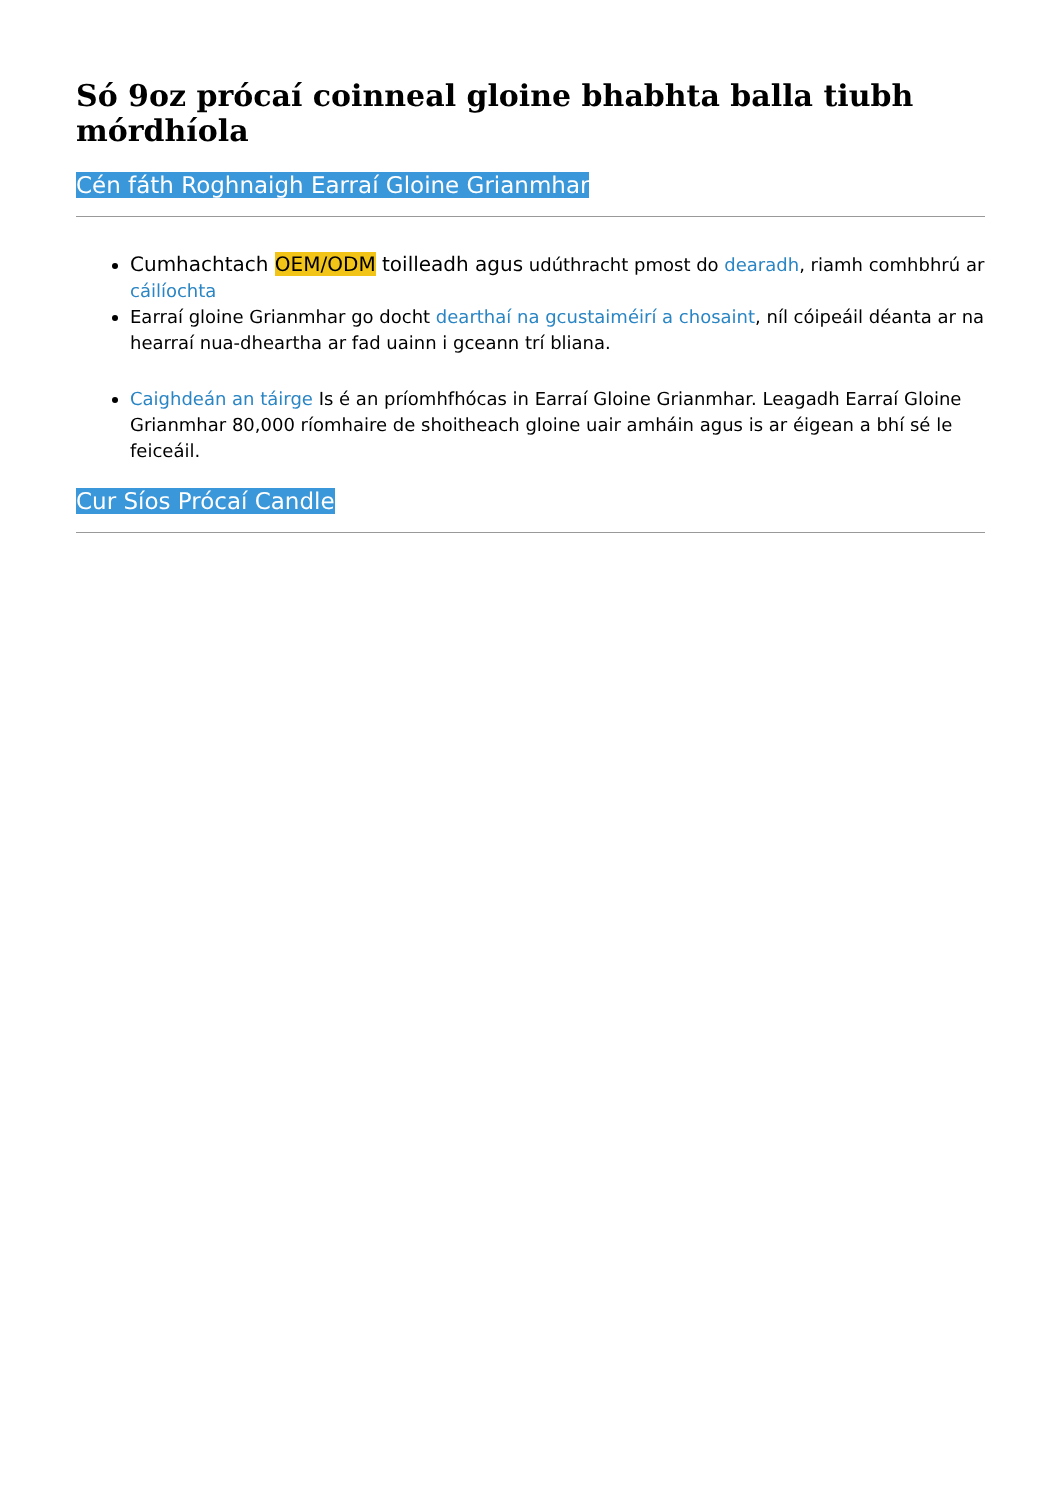Só 9oz prócaí coinneal gloine bhabhta balla tiubh mórdhíola
Cén fáth Roghnaigh Earraí Gloine Grianmhar
Cumhachtach OEM/ODM toilleadh agus udúthracht pmost do dearadh, riamh comhbhrú ar cáilíochta
Earraí gloine Grianmhar go docht dearthaí na gcustaiméirí a chosaint, níl cóipeáil déanta ar na hearraí nua-dheartha ar fad uainn i gceann trí bliana.
Caighdeán an táirge Is é an príomhfhócas in Earraí Gloine Grianmhar. Leagadh Earraí Gloine Grianmhar 80,000 ríomhaire de shoitheach gloine uair amháin agus is ar éigean a bhí sé le feiceáil.
Cur Síos Prócaí Candle